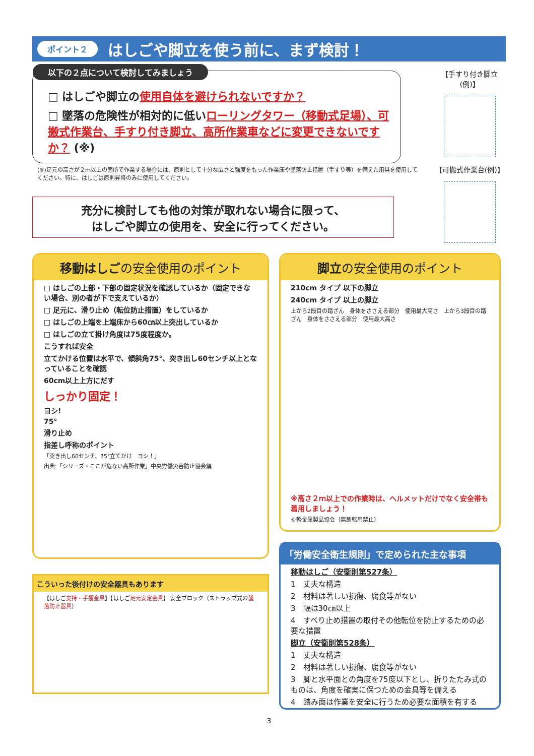ポイント２
はしごや脚立を使う前に、まず検討！
以下の２点について検討してみましょう
□ はしごや脚立の使用自体を避けられないですか？
□ 墜落の危険性が相対的に低いローリングタワー（移動式足場）、可搬式作業台、手すり付き脚立、高所作業車などに変更できないですか？ (※)
(※)足元の高さが２ｍ以上の箇所で作業する場合には、原則として十分な広さと強度をもった作業床や墜落防止措置（手すり等）を備えた用具を使用してください。特に、はしごは原則昇降のみに使用してください。
充分に検討しても他の対策が取れない場合に限って、
はしごや脚立の使用を、安全に行ってください。
【手すり付き脚立(例)】
【可搬式作業台(例)】
移動はしごの安全使用のポイント
□ はしごの上部・下部の固定状況を確認しているか（固定できない場合、別の者が下で支えているか）
□ 足元に、滑り止め（転位防止措置）をしているか
□ はしごの上端を上端床から60㎝以上突出しているか
□ はしごの立て掛け角度は75度程度か。
こうすれば安全
立てかける位置は水平で、傾斜角75°、突き出し60センチ以上となっていることを確認
60cm以上上方にだす
しっかり固定！
ヨシ!
75°
滑り止め
指差し呼称のポイント
「突き出し60センチ、75°立てかけ　ヨシ！」
出典:「シリーズ・ここが危ない高所作業」中央労働災害防止協会編
こういった後付けの安全器具もあります
【はしご支持・手摺金具】【はしご足元安定金具】 安全ブロック（ストラップ式の墜落防止器具）
脚立の安全使用のポイント
210cm タイプ 以下の脚立
240cm タイプ 以上の脚立
上から2段目の踏ざん　身体をささえる部分　使用最大高さ　上から3段目の踏ざん　身体をささえる部分　使用最大高さ
※高さ２ｍ以上での作業時は、ヘルメットだけでなく安全帯も着用しましょう！
©軽金属製品協会（無断転用禁止）
「労働安全衛生規則」で定められた主な事項
移動はしご（安衛則第527条）
1　丈夫な構造
2　材料は著しい損傷、腐食等がない
3　幅は30㎝以上
4　すべり止め措置の取付その他転位を防止するための必要な措置
脚立（安衛則第528条）
1　丈夫な構造
2　材料は著しい損傷、腐食等がない
3　脚と水平面との角度を75度以下とし、折りたたみ式のものは、角度を確実に保つための金具等を備える
4　踏み面は作業を安全に行うため必要な面積を有する
3